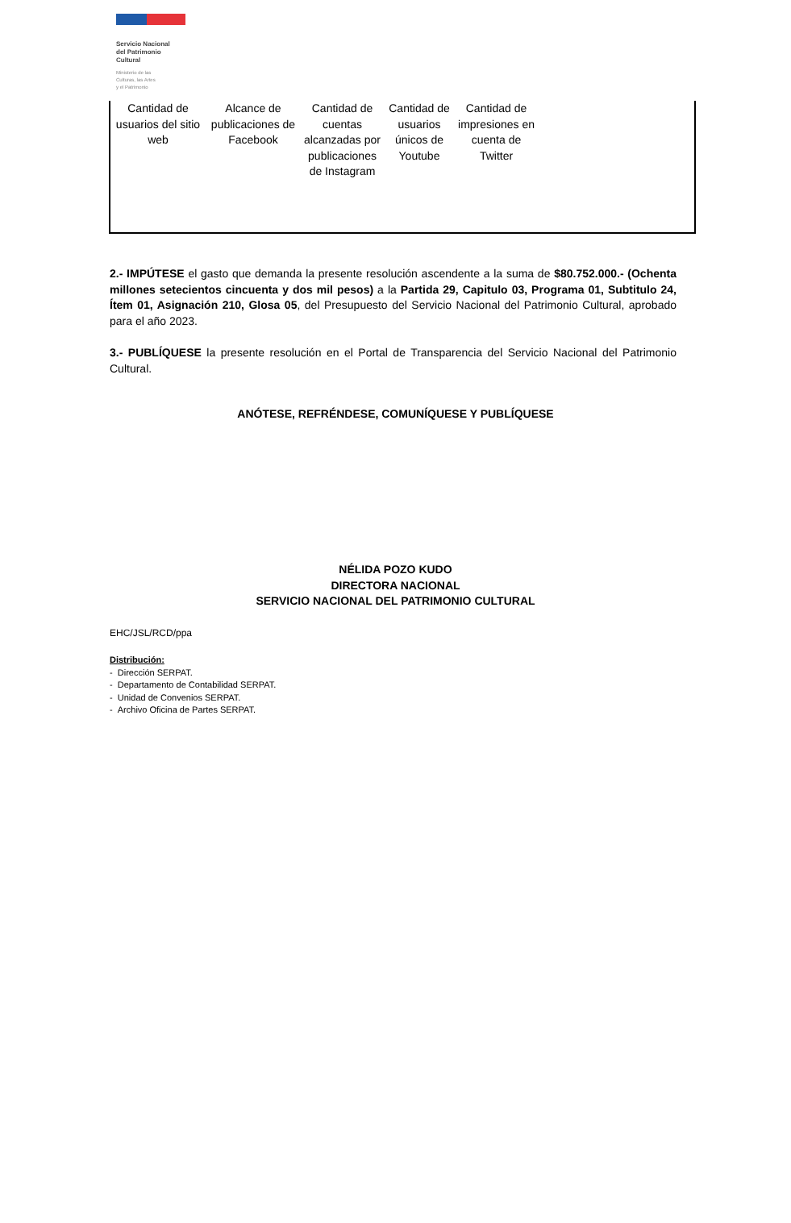Servicio Nacional
del Patrimonio
Cultural
Ministerio de las
Culturas, las Artes
y el Patrimonio
| Cantidad de usuarios del sitio web | Alcance de publicaciones de Facebook | Cantidad de cuentas alcanzadas por publicaciones de Instagram | Cantidad de usuarios únicos de Youtube | Cantidad de impresiones en cuenta de Twitter | |
2.- IMPÚTESE el gasto que demanda la presente resolución ascendente a la suma de $80.752.000.- (Ochenta millones setecientos cincuenta y dos mil pesos) a la Partida 29, Capitulo 03, Programa 01, Subtitulo 24, Ítem 01, Asignación 210, Glosa 05, del Presupuesto del Servicio Nacional del Patrimonio Cultural, aprobado para el año 2023.
3.- PUBLÍQUESE la presente resolución en el Portal de Transparencia del Servicio Nacional del Patrimonio Cultural.
ANÓTESE, REFRÉNDESE, COMUNÍQUESE Y PUBLÍQUESE
NÉLIDA POZO KUDO
DIRECTORA NACIONAL
SERVICIO NACIONAL DEL PATRIMONIO CULTURAL
EHC/JSL/RCD/ppa
Distribución:
- Dirección SERPAT.
- Departamento de Contabilidad SERPAT.
- Unidad de Convenios SERPAT.
- Archivo Oficina de Partes SERPAT.